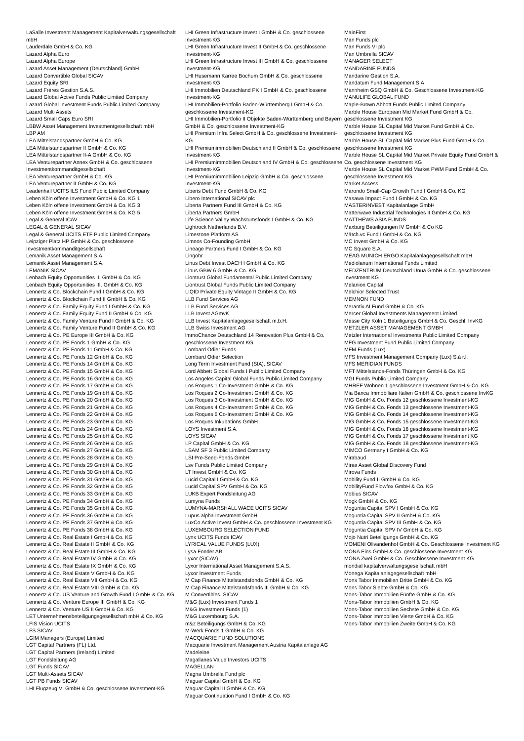LaSalle Investment Management Kapitalverwaltungsgesellschaft mbH
Lauderdale GmbH & Co. KG
Lazard Alpha Euro
Lazard Alpha Europe
Lazard Asset Management (Deutschland) GmbH
Lazard Convertible Global SICAV
Lazard Equity SRI
Lazard Frères Gestion S.A.S.
Lazard Global Active Funds Public Limited Company
Lazard Global Investment Funds Public Limited Company
Lazard Multi Assets
Lazard Small Caps Euro SRI
LBBW Asset Management Investmentgesellschaft mbH
LBP AM
LEA Mittelstandspartner GmbH & Co. KG
LEA Mittelstandspartner II GmbH & Co. KG
LEA Mittelstandspartner II-A GmbH & Co. KG
LEA Venturepartner Annex GmbH & Co. geschlossene Investmentkommanditgesellschaft
LEA Venturepartner GmbH & Co. KG
LEA Venturepartner II GmbH & Co. KG
Leadenhall UCITS ILS Fund Public Limited Company
Leben Köln offene Investment GmbH & Co. KG 1
Leben Köln offene Investment GmbH & Co. KG 3
Leben Köln offene Investment GmbH & Co. KG 5
Legal & General ICAV
LEGAL & GENERAL SICAV
Legal & General UCITS ETF Public Limited Company
Leipziger Platz HP GmbH & Co. geschlossene Investmentkommanditgesellschaft
Lemanik Asset Management S.A.
Lemanik Asset Management S.A.
LEMANIK SICAV
Lenbach Equity Opportunities II. GmbH & Co. KG
Lenbach Equity Opportunities III. GmbH & Co. KG
Lennertz & Co. Blockchain Fund I GmbH & Co. KG
Lennertz & Co. Blockchain Fund II GmbH & Co. KG
Lennertz & Co. Family Equity Fund I GmbH & Co. KG
Lennertz & Co. Family Equity Fund II GmbH & Co. KG
Lennertz & Co. Family Venture Fund I GmbH & Co. KG
Lennertz & Co. Family Venture Fund II GmbH & Co. KG
Lennertz & Co. PE Europe III GmbH & Co. KG
Lennertz & Co. PE Fonds 1 GmbH & Co. KG
Lennertz & Co. PE Fonds 11 GmbH & Co. KG
Lennertz & Co. PE Fonds 12 GmbH & Co. KG
Lennertz & Co. PE Fonds 14 GmbH & Co. KG
Lennertz & Co. PE Fonds 15 GmbH & Co. KG
Lennertz & Co. PE Fonds 16 GmbH & Co. KG
Lennertz & Co. PE Fonds 17 GmbH & Co. KG
Lennertz & Co. PE Fonds 19 GmbH & Co. KG
Lennertz & Co. PE Fonds 20 GmbH & Co. KG
Lennertz & Co. PE Fonds 21 GmbH & Co. KG
Lennertz & Co. PE Fonds 22 GmbH & Co. KG
Lennertz & Co. PE Fonds 23 GmbH & Co. KG
Lennertz & Co. PE Fonds 24 GmbH & Co. KG
Lennertz & Co. PE Fonds 25 GmbH & Co. KG
Lennertz & Co. PE Fonds 26 GmbH & Co. KG
Lennertz & Co. PE Fonds 27 GmbH & Co. KG
Lennertz & Co. PE Fonds 28 GmbH & Co. KG
Lennertz & Co. PE Fonds 29 GmbH & Co. KG
Lennertz & Co. PE Fonds 30 GmbH & Co. KG
Lennertz & Co. PE Fonds 31 GmbH & Co. KG
Lennertz & Co. PE Fonds 32 GmbH & Co. KG
Lennertz & Co. PE Fonds 33 GmbH & Co. KG
Lennertz & Co. PE Fonds 34 GmbH & Co. KG
Lennertz & Co. PE Fonds 35 GmbH & Co. KG
Lennertz & Co. PE Fonds 36 GmbH & Co. KG
Lennertz & Co. PE Fonds 37 GmbH & Co. KG
Lennertz & Co. PE Fonds 38 GmbH & Co. KG
Lennertz & Co. Real Estate I GmbH & Co. KG
Lennertz & Co. Real Estate II GmbH & Co. KG
Lennertz & Co. Real Estate III GmbH & Co. KG
Lennertz & Co. Real Estate IV GmbH & Co. KG
Lennertz & Co. Real Estate IX GmbH & Co. KG
Lennertz & Co. Real Estate V GmbH & Co. KG
Lennertz & Co. Real Estate VII GmbH & Co. KG
Lennertz & Co. Real Estate VIII GmbH & Co. KG
Lennertz & Co. US Venture and Growth Fund I GmbH & Co. KG
Lennertz & Co. Venture Europe III GmbH & Co. KG
Lennertz & Co. Venture US II GmbH & Co. KG
LET Unternehmensbeteiligungsgesellschaft mbH & Co. KG
LFIS Vision UCITS
LFS SICAV
LGIM Managers (Europe) Limited
LGT Capital Partners (FL) Ltd.
LGT Capital Partners (Ireland) Limited
LGT Fondsleitung AG
LGT Funds SICAV
LGT Multi-Assets SICAV
LGT PB Funds SICAV
LHI Flugzeug VI GmbH & Co. geschlossene Investment-KG
LHI Green Infrastructure Invest I GmbH & Co. geschlossene Investment-KG
LHI Green Infrastructure Invest II GmbH & Co. geschlossene Investment-KG
LHI Green Infrastructure Invest III GmbH & Co. geschlossene Investment-KG
LHI Husemann Karree Bochum GmbH & Co. geschlossene Investment-KG
LHI Immobilien Deutschland PK I GmbH & Co. geschlossene Investment-KG
LHI Immobilien-Portfolio Baden-Württemberg I GmbH & Co. geschlossene Investment-KG
LHI Immobilien-Portfolio II Objekte Baden-Württemberg und Bayern GmbH & Co. geschlossene Investment-KG
LHI Premium Infra Select GmbH & Co. geschlossene Investment-KG
LHI Premiumimmobilien Deutschland II GmbH & Co. geschlossene Investment-KG
LHI Premiumimmobilien Deutschland IV GmbH & Co. geschlossene Investment-KG
LHI Premiumimmobilien Leipzig GmbH & Co. geschlossene Investment-KG
Liberis Debt Fund GmbH & Co. KG
Libero International SICAV plc
Liberta Partners Fund III GmbH & Co. KG
Liberta Partners GmbH
Life Science Valley Wachstumsfonds I GmbH & Co. KG
Lightrock Netherlands B.V.
Limestone Platform AS
Limnos Co-Founding GmbH
Lineage Partners Fund I GmbH & Co. KG
Lingohr
Linus Debt Invest DACH I GmbH & Co. KG
Linus GBW 6 GmbH & Co. KG
Liontrust Global Fundamental Public Limited Company
Liontrust Global Funds Public Limited Company
LIQID Private Equity Vintage II GmbH & Co. KG
LLB Fund Services AG
LLB Fund Services AG
LLB Invest AGmvK
LLB Invest Kapitalanlagegesellschaft m.b.H.
LLB Swiss Investment AG
lmmoChance Deutschland 14 Renovation Plus GmbH & Co. geschlossene Investment KG
Lombard Odier Funds
Lombard Odier Selection
Long Term Investment Fund (SIA), SICAV
Lord Abbett Global Funds I Public Limited Company
Los Angeles Capital Global Funds Public Limited Company
Los Roques 1 Co-Investment GmbH & Co. KG
Los Roques 2 Co-Investment GmbH & Co. KG
Los Roques 3 Co-Investment GmbH & Co. KG
Los Roques 4 Co-Investment GmbH & Co. KG
Los Roques 5 Co-Investment GmbH & Co. KG
Los Roques Inkubations GmbH
LOYS Investment S.A.
LOYS SICAV
LP Capital GmbH & Co. KG
LSAM SF 3 Public Limited Company
LSI Pre-Seed-Fonds GmbH
Lsv Funds Public Limited Company
LT Invest GmbH & Co. KG
Lucid Capital I GmbH & Co. KG
Lucid Capital SPV GmbH & Co. KG
LUKB Expert Fondsleitung AG
Lumyna Funds
LUMYNA-MARSHALL WACE UCITS SICAV
Lupus alpha Investment GmbH
LuxCo Active Invest GmbH & Co. geschlossene Investment KG
LUXEMBOURG SELECTION FUND
Lynx UCITS Funds ICAV
LYRICAL VALUE FUNDS (LUX)
Lysa Fonder AB
Lyxor (SICAV)
Lyxor International Asset Management S.A.S.
Lyxor Investment Funds
M Cap Finance Mittelstandsfonds GmbH & Co. KG
M Cap Finance Mittelstandsfonds III GmbH & Co. KG
M Convertibles, SICAV
M&G (Lux) Investment Funds 1
M&G Investment Funds (1)
M&G Luxembourg S.A.
m&z Beteiligungs GmbH & Co. KG
M-Werk Fonds 1 GmbH & Co. KG
MACQUARIE FUND SOLUTIONS
Macquarie Investment Management Austria Kapitalanlage AG
Madeleine
Magallanes Value Investors UCITS
MAGELLAN
Magna Umbrella Fund plc
Maguar Capital GmbH & Co. KG
Maguar Capital II GmbH & Co. KG
Maguar Continuation Fund I GmbH & Co. KG
MainFirst
Man Funds plc
Man Funds VI plc
Man Umbrella SICAV
MANAGER SELECT
MANDARINE FUNDS
Mandarine Gestion S.A.
Mandatum Fund Management S.A.
Mannheim GSQ GmbH & Co. Geschlossene Investment-KG
MANULIFE GLOBAL FUND
Maple-Brown Abbott Funds Public Limited Company
Marble House European Mid Market Fund GmbH & Co. geschlossene Investment KG
Marble House SL Capital Mid Market Fund GmbH & Co. geschlossene Investment KG
Marble House SL Capital Mid Market Plus Fund GmbH & Co. geschlossene Investment KG
Marble House SL Capital Mid Market Private Equity Fund GmbH & Co. geschlossene Investment KG
Marble House SL Capital Mid Market PWM Fund GmbH & Co. geschlossene Investment KG
Market Access
Marondo Small-Cap Growth Fund I GmbH & Co. KG
Masawa Impact Fund I GmbH & Co. KG
MASTERINVEST Kapitalanlage GmbH
Matterwave Industrial Technologies II GmbH & Co. KG
MATTHEWS ASIA FUNDS
Maxburg Beteiligungen IV GmbH & Co KG
Mätch.vc Fund I GmbH & Co. KG
MC Invest GmbH & Co. KG
MC Square S.A.
MEAG MUNICH ERGO Kapitalanlagegesellschaft mbH
Mediolanum International Funds Limited
MEDZENTRUM Deutschland Unua GmbH & Co. geschlossene Investment KG
Melanion Capital
Melchior Selected Trust
MEMNON FUND
Merantix AI Fund GmbH & Co. KG
Mercer Global Investments Management Limited
Messe City Köln 1 Beteiligungs GmbH & Co. Geschl. InvKG
METZLER ASSET MANAGEMENT GMBH
Metzler International Investments Public Limited Company
MFG Investment Fund Public Limited Company
MFM Funds (Lux)
MFS Investment Management Company (Lux) S.à r.l.
MFS MERIDIAN FUNDS
MFT Mittelstands-Fonds Thüringen GmbH & Co. KG
MGI Funds Public Limited Company
MHREF Wohnen 1 geschlossene Investment GmbH & Co. KG
Mia Banca Immobiliare Italien GmbH & Co. geschlossene InvKG
MIG GmbH & Co. Fonds 12 geschlossene Investment-KG
MIG GmbH & Co. Fonds 13 geschlossene Investment-KG
MIG GmbH & Co. Fonds 14 geschlossene Investment-KG
MIG GmbH & Co. Fonds 15 geschlossene Investment-KG
MIG GmbH & Co. Fonds 16 geschlossene Investment-KG
MIG GmbH & Co. Fonds 17 geschlossene Investment KG
MIG GmbH & Co. Fonds 18 geschlossene Investment-KG
MIMCO Germany I GmbH & Co. KG
Mirabaud
Mirae Asset Global Discovery Fund
Mirova Funds
Mobility Fund II GmbH & Co. KG
MobilityFund Flowfox GmbH & Co. KG
Mobius SICAV
Mogk GmbH & Co. KG
Moguntia Capital SPV I GmbH & Co. KG
Moguntia Capital SPV II GmbH & Co. KG
Moguntia Capital SPV III GmbH & Co. KG
Moguntia Capital SPV IV GmbH & Co. KG
Mojo Nutri Beteiligungs GmbH & Co. KG
MOMENI Olivandenhof GmbH & Co. Geschlossene Investment KG
MONA Eins GmbH & Co. geschlossene Investment KG
MONA Zwei GmbH & Co. Geschlossene Investment KG
mondial kapitalverwaltungsgesellschaft mbH
Monega Kapitalanlagegesellschaft mbH
Mons Tabor Immobilien Dritte GmbH & Co. KG
Mons Tabor Siebte GmbH & Co. KG
Mons-Tabor Immobilien Fünfte GmbH & Co. KG
Mons-Tabor Immobilien GmbH & Co. KG
Mons-Tabor Immobilien Sechste GmbH & Co. KG
Mons-Tabor Immobilien Vierte GmbH & Co. KG
Mons-Tabor Immobilien Zweite GmbH & Co. KG